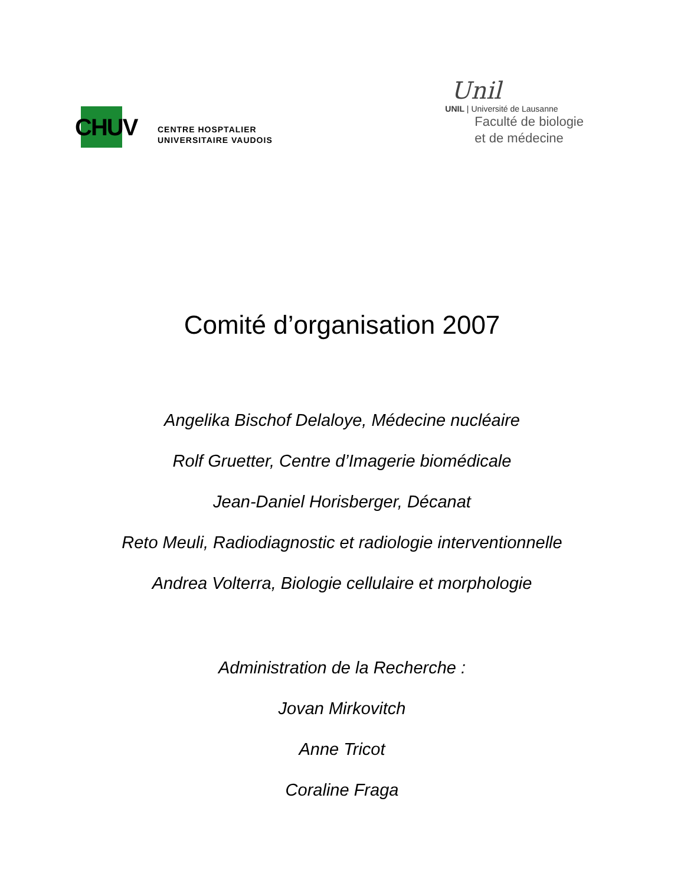CHUV
CENTRE HOSPTALIER
UNIVERSITAIRE VAUDOIS
Unil
UNIL | Université de Lausanne
Faculté de biologie
et de médecine
Comité d’organisation 2007
Angelika Bischof Delaloye, Médecine nucléaire
Rolf Gruetter, Centre d’Imagerie biomédicale
Jean-Daniel Horisberger, Décanat
Reto Meuli, Radiodiagnostic et radiologie interventionnelle
Andrea Volterra, Biologie cellulaire et morphologie
Administration de la Recherche :
Jovan Mirkovitch
Anne Tricot
Coraline Fraga